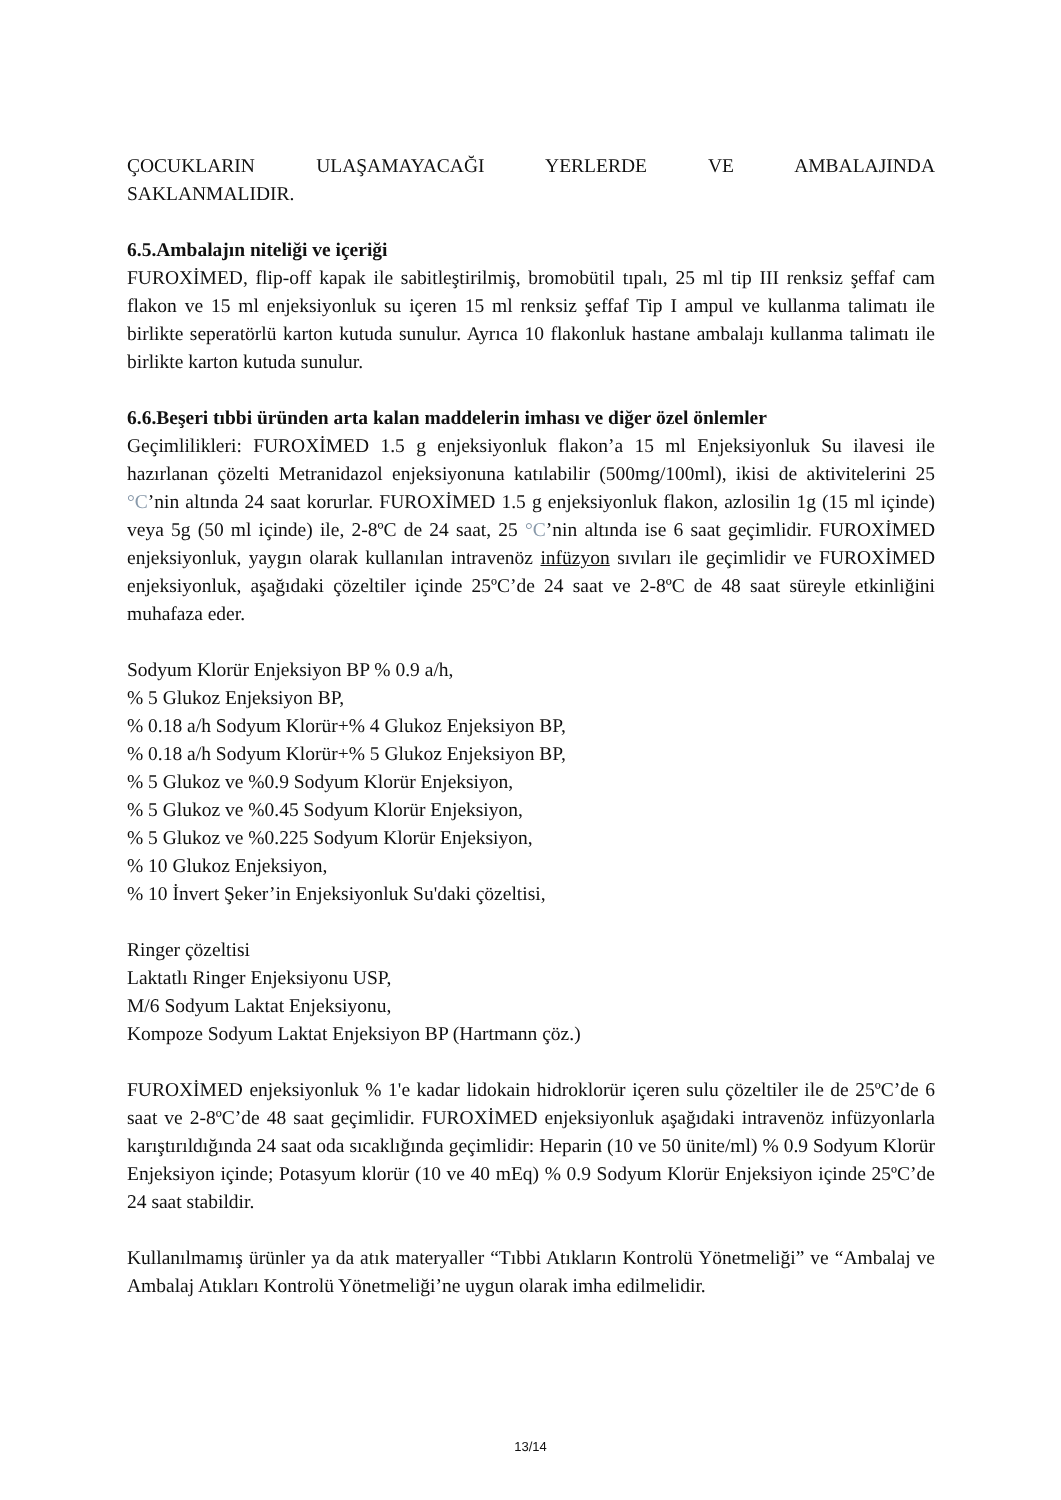ÇOCUKLARIN ULAŞAMAYACAĞI YERLERDE VE AMBALAJINDA
SAKLANMALIDIR.
6.5.Ambalajın niteliği ve içeriği
FUROXİMED, flip-off kapak ile sabitleştirilmiş, bromobütil tıpalı, 25 ml tip III renksiz şeffaf cam flakon ve 15 ml enjeksiyonluk su içeren 15 ml renksiz şeffaf Tip I ampul ve kullanma talimatı ile birlikte seperatörlü karton kutuda sunulur. Ayrıca 10 flakonluk hastane ambalajı kullanma talimatı ile birlikte karton kutuda sunulur.
6.6.Beşeri tıbbi üründen arta kalan maddelerin imhası ve diğer özel önlemler
Geçimlilikleri: FUROXİMED 1.5 g enjeksiyonluk flakon’a 15 ml Enjeksiyonluk Su ilavesi ile hazırlanan çözelti Metranidazol enjeksiyonuna katılabilir (500mg/100ml), ikisi de aktivitelerini 25 °C’nin altında 24 saat korurlar. FUROXİMED 1.5 g enjeksiyonluk flakon, azlosilin 1g (15 ml içinde) veya 5g (50 ml içinde) ile, 2-8ºC de 24 saat, 25 °C’nin altında ise 6 saat geçimlidir. FUROXİMED enjeksiyonluk, yaygın olarak kullanılan intravenöz infüzyon sıvıları ile geçimlidir ve FUROXİMED enjeksiyonluk, aşağıdaki çözeltiler içinde 25ºC’de 24 saat ve 2-8ºC de 48 saat süreyle etkinliğini muhafaza eder.
Sodyum Klorür Enjeksiyon BP % 0.9 a/h,
% 5 Glukoz Enjeksiyon BP,
% 0.18 a/h Sodyum Klorür+% 4 Glukoz Enjeksiyon BP,
% 0.18 a/h Sodyum Klorür+% 5 Glukoz Enjeksiyon BP,
% 5 Glukoz ve %0.9 Sodyum Klorür Enjeksiyon,
% 5 Glukoz ve %0.45 Sodyum Klorür Enjeksiyon,
% 5 Glukoz ve %0.225 Sodyum Klorür Enjeksiyon,
% 10 Glukoz Enjeksiyon,
% 10 İnvert Şeker’in Enjeksiyonluk Su'daki çözeltisi,
Ringer çözeltisi
Laktatlı Ringer Enjeksiyonu USP,
M/6 Sodyum Laktat Enjeksiyonu,
Kompoze Sodyum Laktat Enjeksiyon BP (Hartmann çöz.)
FUROXİMED enjeksiyonluk % 1'e kadar lidokain hidroklorür içeren sulu çözeltiler ile de 25ºC’de 6 saat ve 2-8ºC’de 48 saat geçimlidir. FUROXİMED enjeksiyonluk aşağıdaki intravenöz infüzyonlarla karıştırıldığında 24 saat oda sıcaklığında geçimlidir: Heparin (10 ve 50 ünite/ml) % 0.9 Sodyum Klorür Enjeksiyon içinde; Potasyum klorür (10 ve 40 mEq) % 0.9 Sodyum Klorür Enjeksiyon içinde 25ºC’de 24 saat stabildir.
Kullanılmamış ürünler ya da atık materyaller “Tıbbi Atıkların Kontrolü Yönetmeliği” ve “Ambalaj ve Ambalaj Atıkları Kontrolü Yönetmeliği’ne uygun olarak imha edilmelidir.
13/14